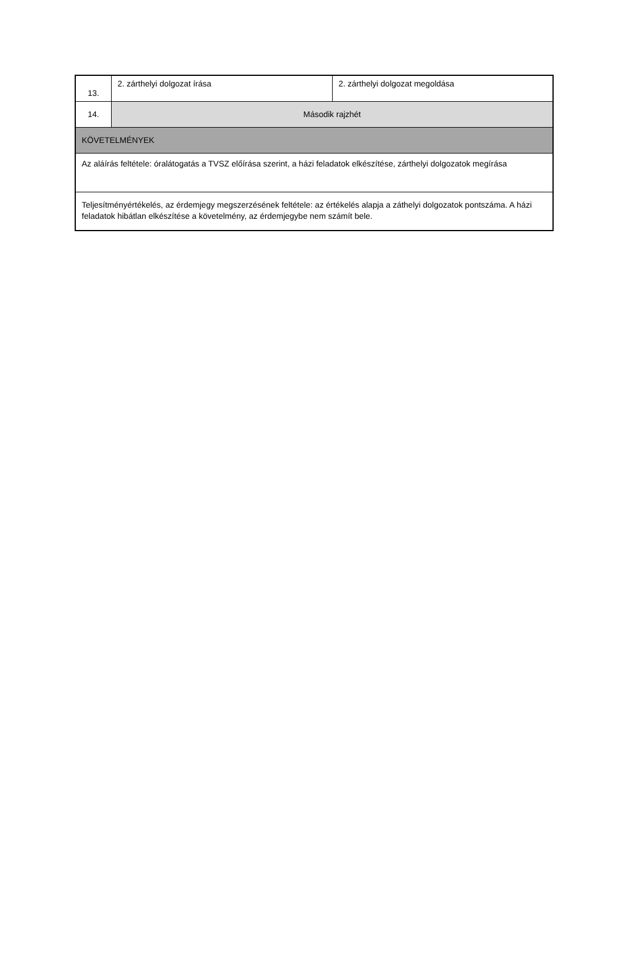| 13. | 2. zárthelyi dolgozat írása | 2. zárthelyi dolgozat megoldása |
| 14. | Második rajzhét | |
| KÖVETELMÉNYEK | | |
| Az aláírás feltétele: óralátogatás a TVSZ előírása szerint, a házi feladatok elkészítése, zárthelyi dolgozatok megírása | | |
| Teljesítményértékelés, az érdemjegy megszerzésének feltétele: az értékelés alapja a záthelyi dolgozatok pontszáma. A házi feladatok hibátlan elkészítése a követelmény, az érdemjegybe nem számít bele. | | |